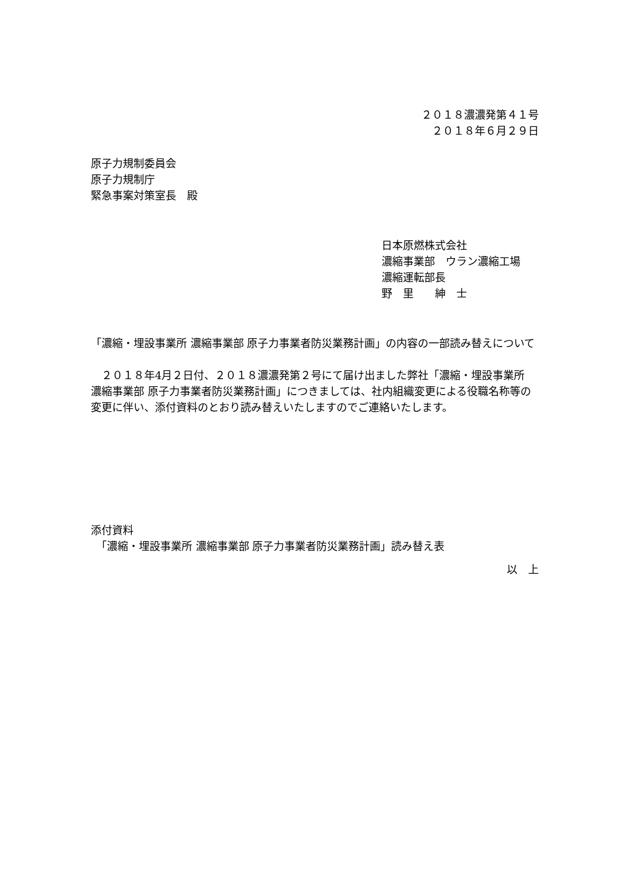２０１８濃濃発第４１号
２０１８年６月２９日
原子力規制委員会
原子力規制庁
緊急事案対策室長　殿
日本原燃株式会社
濃縮事業部　ウラン濃縮工場
濃縮運転部長
野　里　　紳　士
「濃縮・埋設事業所 濃縮事業部 原子力事業者防災業務計画」の内容の一部読み替えについて
　２０１８年4月２日付、２０１８濃濃発第２号にて届け出ました弊社「濃縮・埋設事業所 濃縮事業部 原子力事業者防災業務計画」につきましては、社内組織変更による役職名称等の変更に伴い、添付資料のとおり読み替えいたしますのでご連絡いたします。
添付資料
　「濃縮・埋設事業所 濃縮事業部 原子力事業者防災業務計画」読み替え表
以　上